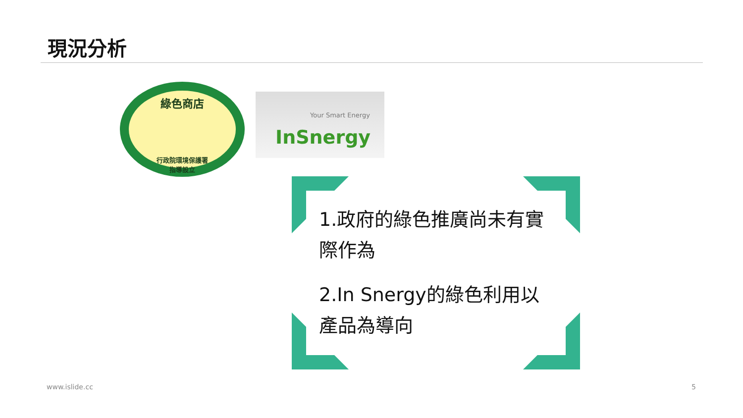現況分析
綠色商店
行政院環境保護署
指導設立
Your Smart Energy
InSnergy
1.政府的綠色推廣尚未有實際作為
2.In Snergy的綠色利用以產品為導向
www.islide.cc 5